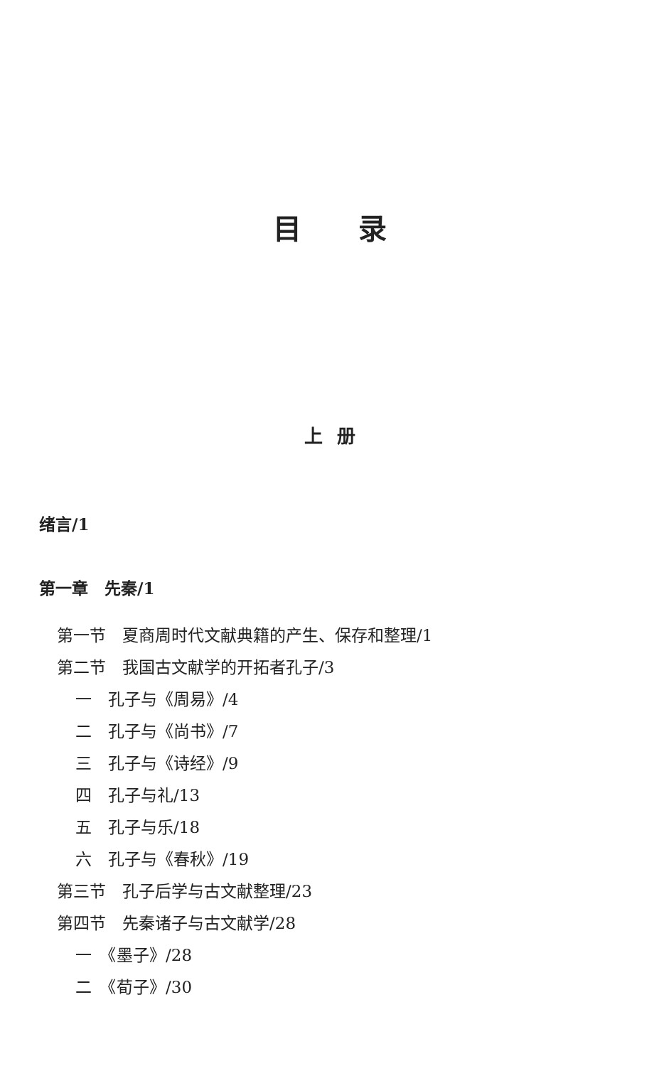目录
上册
绪言/1
第一章　先秦/1
第一节　夏商周时代文献典籍的产生、保存和整理/1
第二节　我国古文献学的开拓者孔子/3
一　孔子与《周易》/4
二　孔子与《尚书》/7
三　孔子与《诗经》/9
四　孔子与礼/13
五　孔子与乐/18
六　孔子与《春秋》/19
第三节　孔子后学与古文献整理/23
第四节　先秦诸子与古文献学/28
一　《墨子》/28
二　《荀子》/30